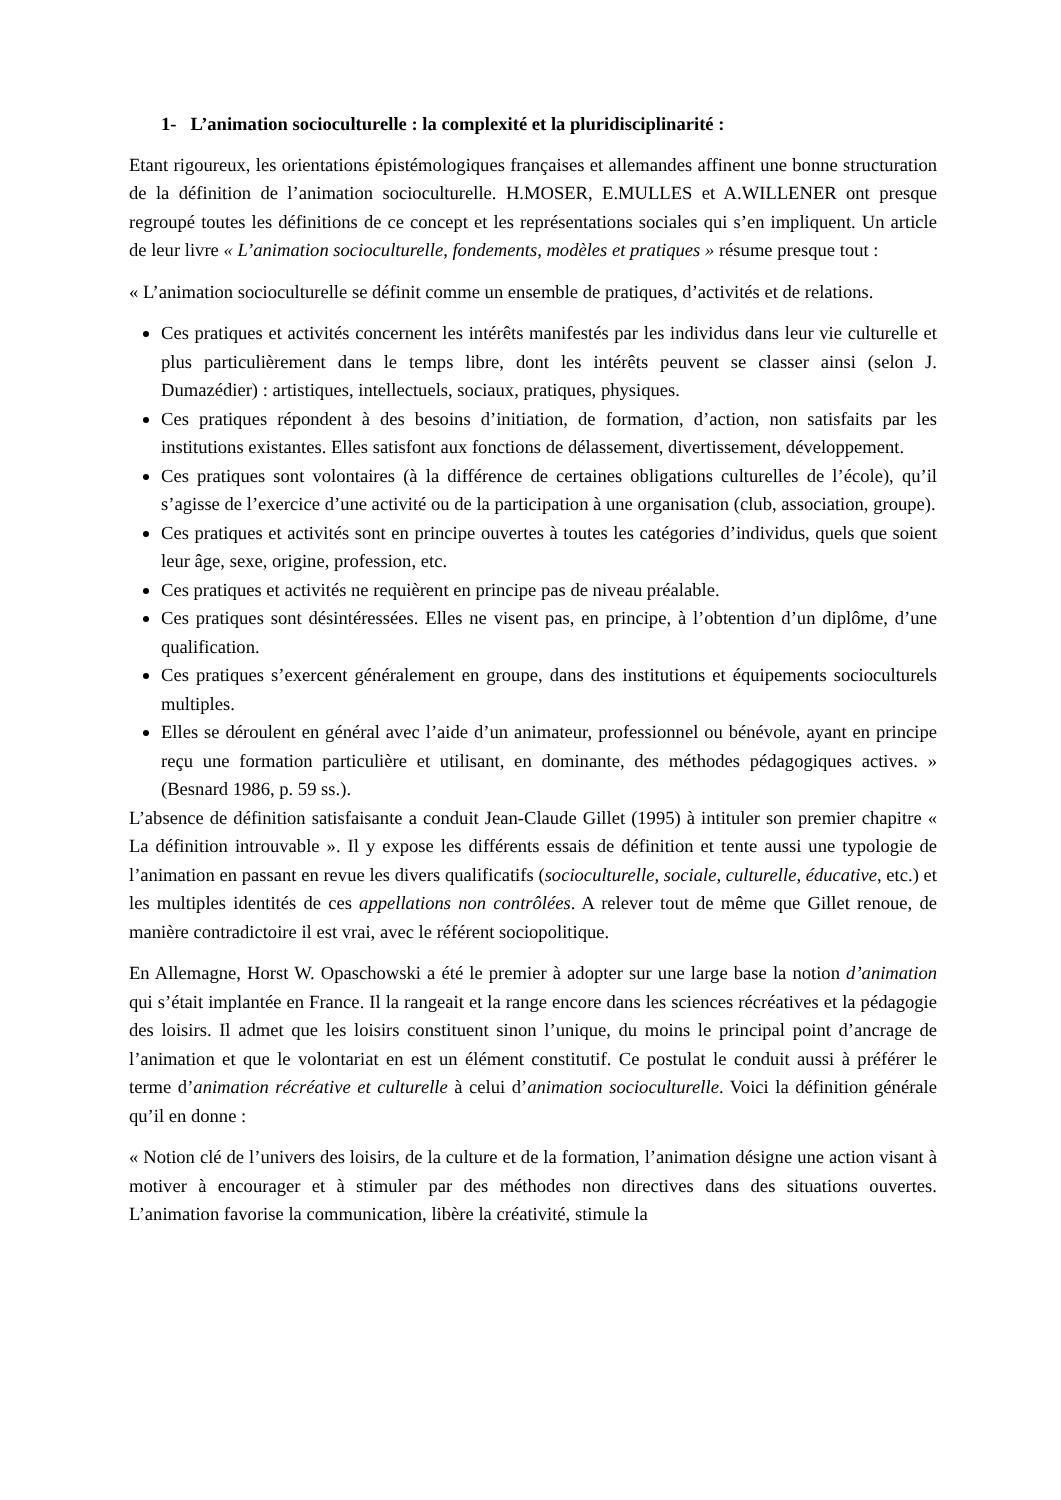1- L’animation socioculturelle : la complexité et la pluridisciplinarité :
Etant rigoureux, les orientations épistémologiques françaises et allemandes affinent une bonne structuration de la définition de l’animation socioculturelle. H.MOSER, E.MULLES et A.WILLENER ont presque regroupé toutes les définitions de ce concept et les représentations sociales qui s’en impliquent. Un article de leur livre « L’animation socioculturelle, fondements, modèles et pratiques » résume presque tout :
« L’animation socioculturelle se définit comme un ensemble de pratiques, d’activités et de relations.
Ces pratiques et activités concernent les intérêts manifestés par les individus dans leur vie culturelle et plus particulièrement dans le temps libre, dont les intérêts peuvent se classer ainsi (selon J. Dumazédier) : artistiques, intellectuels, sociaux, pratiques, physiques.
Ces pratiques répondent à des besoins d’initiation, de formation, d’action, non satisfaits par les institutions existantes. Elles satisfont aux fonctions de délassement, divertissement, développement.
Ces pratiques sont volontaires (à la différence de certaines obligations culturelles de l’école), qu’il s’agisse de l’exercice d’une activité ou de la participation à une organisation (club, association, groupe).
Ces pratiques et activités sont en principe ouvertes à toutes les catégories d’individus, quels que soient leur âge, sexe, origine, profession, etc.
Ces pratiques et activités ne requièrent en principe pas de niveau préalable.
Ces pratiques sont désintéressées. Elles ne visent pas, en principe, à l’obtention d’un diplôme, d’une qualification.
Ces pratiques s’exercent généralement en groupe, dans des institutions et équipements socioculturels multiples.
Elles se déroulent en général avec l’aide d’un animateur, professionnel ou bénévole, ayant en principe reçu une formation particulière et utilisant, en dominante, des méthodes pédagogiques actives. » (Besnard 1986, p. 59 ss.).
L’absence de définition satisfaisante a conduit Jean-Claude Gillet (1995) à intituler son premier chapitre « La définition introuvable ». Il y expose les différents essais de définition et tente aussi une typologie de l’animation en passant en revue les divers qualificatifs (socioculturelle, sociale, culturelle, éducative, etc.) et les multiples identités de ces appellations non contrôlées. A relever tout de même que Gillet renoue, de manière contradictoire il est vrai, avec le référent sociopolitique.
En Allemagne, Horst W. Opaschowski a été le premier à adopter sur une large base la notion d’animation qui s’était implantée en France. Il la rangeait et la range encore dans les sciences récréatives et la pédagogie des loisirs. Il admet que les loisirs constituent sinon l’unique, du moins le principal point d’ancrage de l’animation et que le volontariat en est un élément constitutif. Ce postulat le conduit aussi à préférer le terme d’animation récréative et culturelle à celui d’animation socioculturelle. Voici la définition générale qu’il en donne :
« Notion clé de l’univers des loisirs, de la culture et de la formation, l’animation désigne une action visant à motiver à encourager et à stimuler par des méthodes non directives dans des situations ouvertes. L’animation favorise la communication, libère la créativité, stimule la